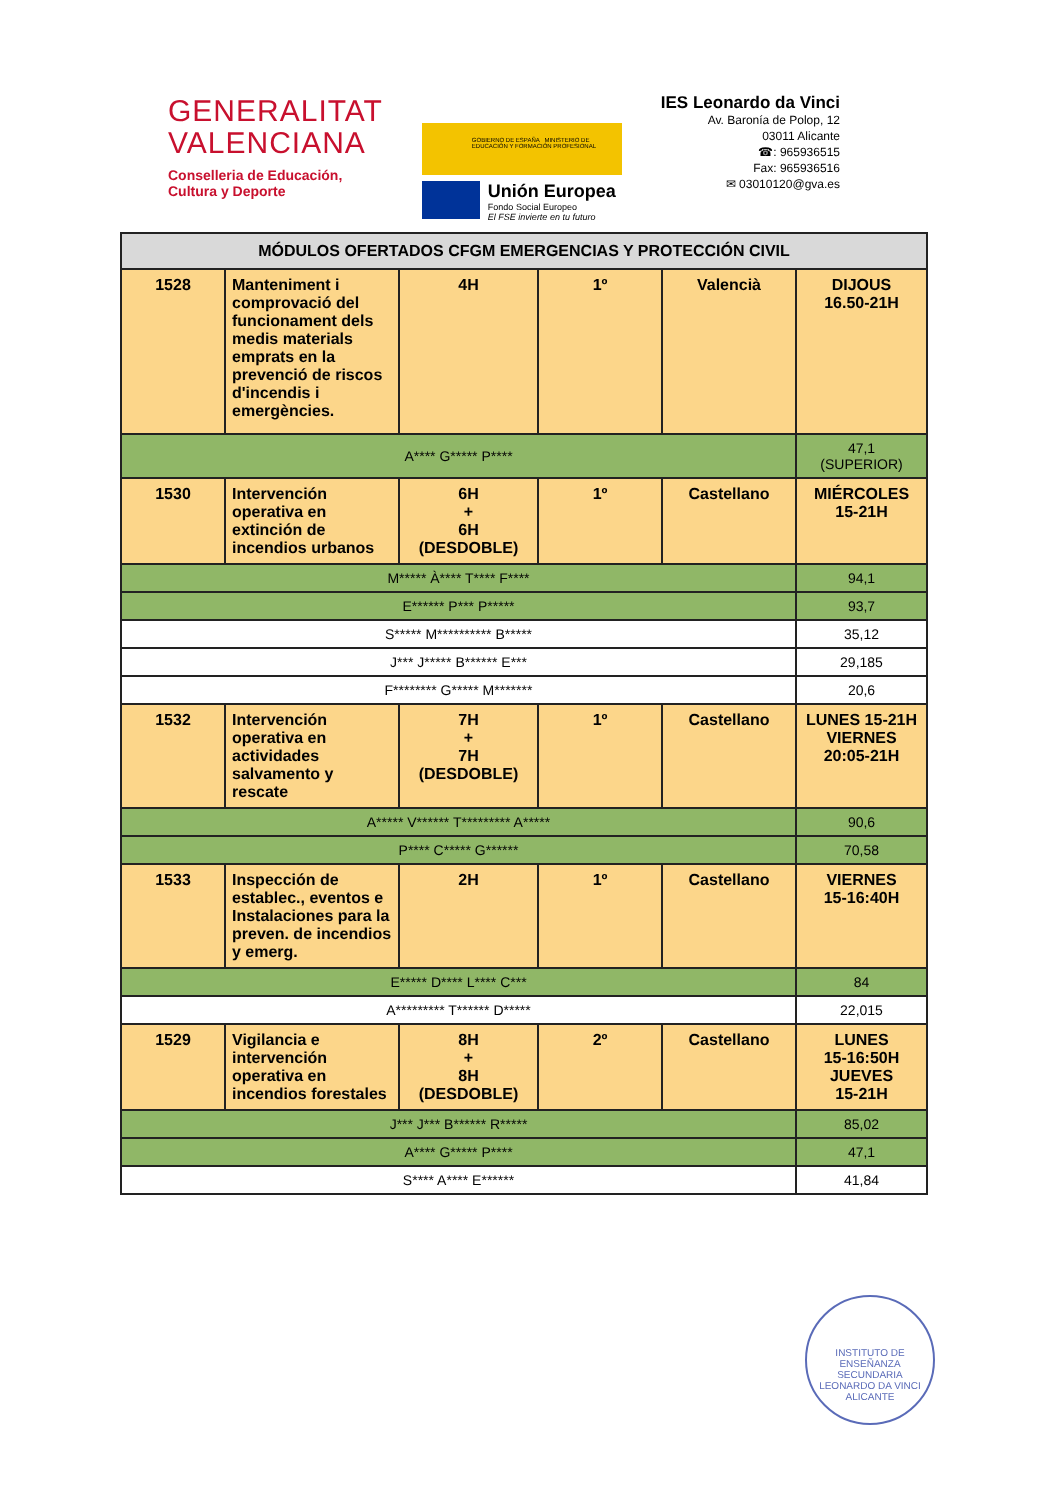GENERALITAT
VALENCIANA
Conselleria de Educación,
Cultura y Deporte
GOBIERNO DE ESPAÑA MINISTERIO DE EDUCACIÓN Y FORMACIÓN PROFESIONAL
Unión Europea
Fondo Social Europeo
El FSE invierte en tu futuro
IES Leonardo da Vinci
Av. Baronía de Polop, 12
03011 Alicante
☎: 965936515
Fax: 965936516
✉ 03010120@gva.es
| MÓDULOS OFERTADOS CFGM EMERGENCIAS Y PROTECCIÓN CIVIL | | | | | |
| --- | --- | --- | --- | --- | --- |
| 1528 | Manteniment i comprovació del funcionament dels medis materials emprats en la prevenció de riscos d'incendis i emergències. | 4H | 1º | Valencià | DIJOUS 16.50-21H |
| A**** G***** P**** | | | | | 47,1 (SUPERIOR) |
| 1530 | Intervención operativa en extinción de incendios urbanos | 6H + 6H (DESDOBLE) | 1º | Castellano | MIÉRCOLES 15-21H |
| M***** À**** T**** F**** | | | | | 94,1 |
| E****** P*** P***** | | | | | 93,7 |
| S***** M********** B***** | | | | | 35,12 |
| J*** J***** B****** E*** | | | | | 29,185 |
| F******** G***** M******* | | | | | 20,6 |
| 1532 | Intervención operativa en actividades salvamento y rescate | 7H + 7H (DESDOBLE) | 1º | Castellano | LUNES 15-21H VIERNES 20:05-21H |
| A***** V****** T********* A***** | | | | | 90,6 |
| P**** C***** G****** | | | | | 70,58 |
| 1533 | Inspección de establec., eventos e Instalaciones para la preven. de incendios y emerg. | 2H | 1º | Castellano | VIERNES 15-16:40H |
| E***** D**** L**** C*** | | | | | 84 |
| A********* T****** D***** | | | | | 22,015 |
| 1529 | Vigilancia e intervención operativa en incendios forestales | 8H + 8H (DESDOBLE) | 2º | Castellano | LUNES 15-16:50H JUEVES 15-21H |
| J*** J*** B****** R***** | | | | | 85,02 |
| A**** G***** P**** | | | | | 47,1 |
| S**** A**** E****** | | | | | 41,84 |
INSTITUTO DE ENSEÑANZA SECUNDARIA
LEONARDO DA VINCI
ALICANTE